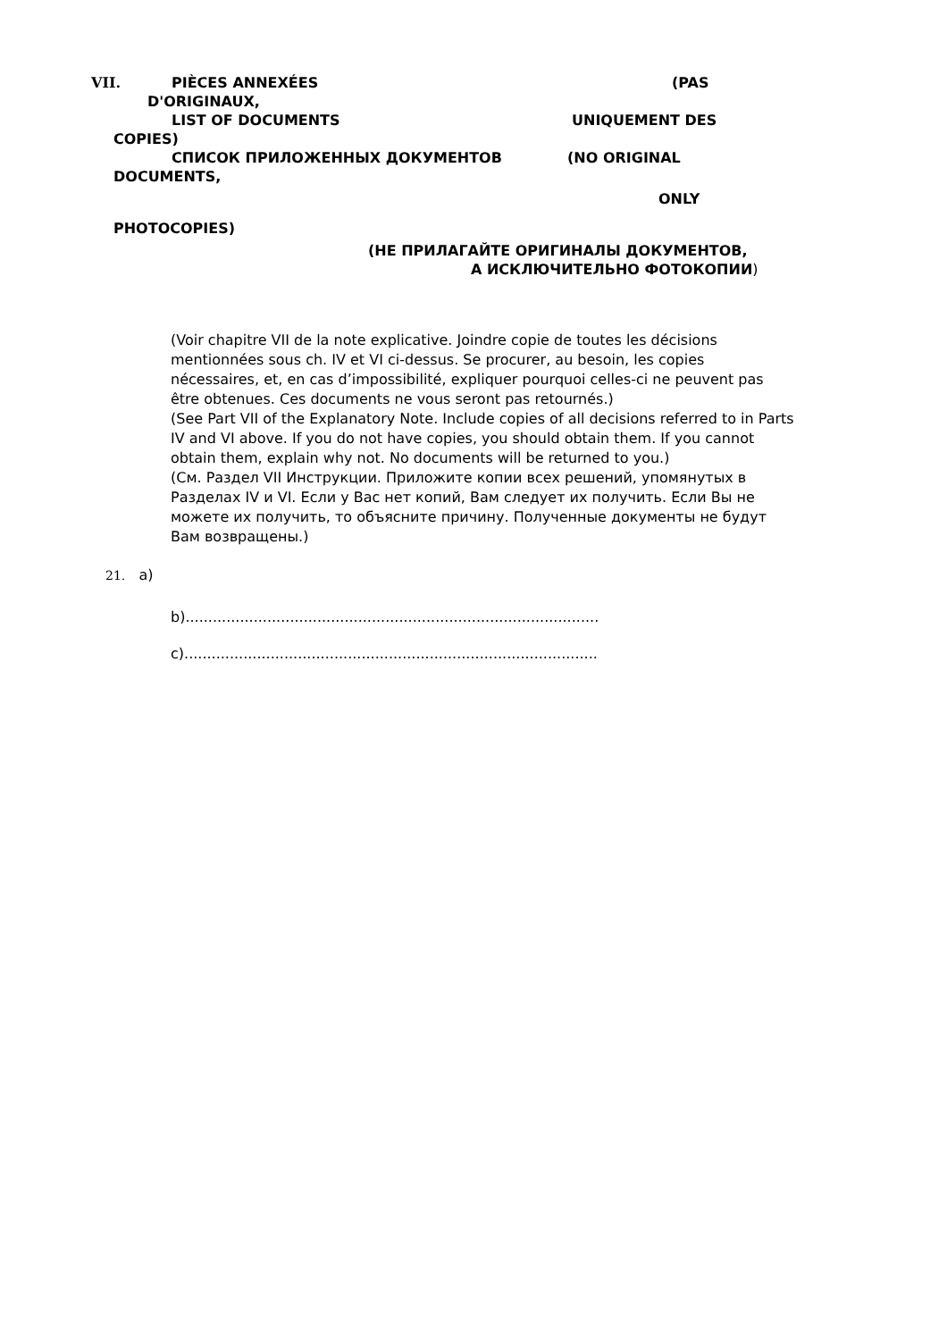VII. PIÈCES ANNEXÉES (PAS
D'ORIGINAUX,
LIST OF DOCUMENTS UNIQUEMENT DES
COPIES)
СПИСОК ПРИЛОЖЕННЫХ ДОКУМЕНТОВ (NO ORIGINAL
DOCUMENTS,
ONLY
PHOTOCOPIES)
(НЕ ПРИЛАГАЙТЕ ОРИГИНАЛЫ ДОКУМЕНТОВ,
А ИСКЛЮЧИТЕЛЬНО ФОТОКОПИИ)
(Voir chapitre VII de la note explicative. Joindre copie de toutes les décisions mentionnées sous ch. IV et VI ci-dessus. Se procurer, au besoin, les copies nécessaires, et, en cas d’impossibilité, expliquer pourquoi celles-ci ne peuvent pas être obtenues. Ces documents ne vous seront pas retournés.)
(See Part VII of the Explanatory Note. Include copies of all decisions referred to in Parts IV and VI above. If you do not have copies, you should obtain them. If you cannot obtain them, explain why not. No documents will be returned to you.)
(См. Раздел VII Инструкции. Приложите копии всех решений, упомянутых в Разделах IV и VI. Если у Вас нет копий, Вам следует их получить. Если Вы не можете их получить, то объясните причину. Полученные документы не будут Вам возвращены.)
21. a)
b)...........................................................................................
c)...........................................................................................